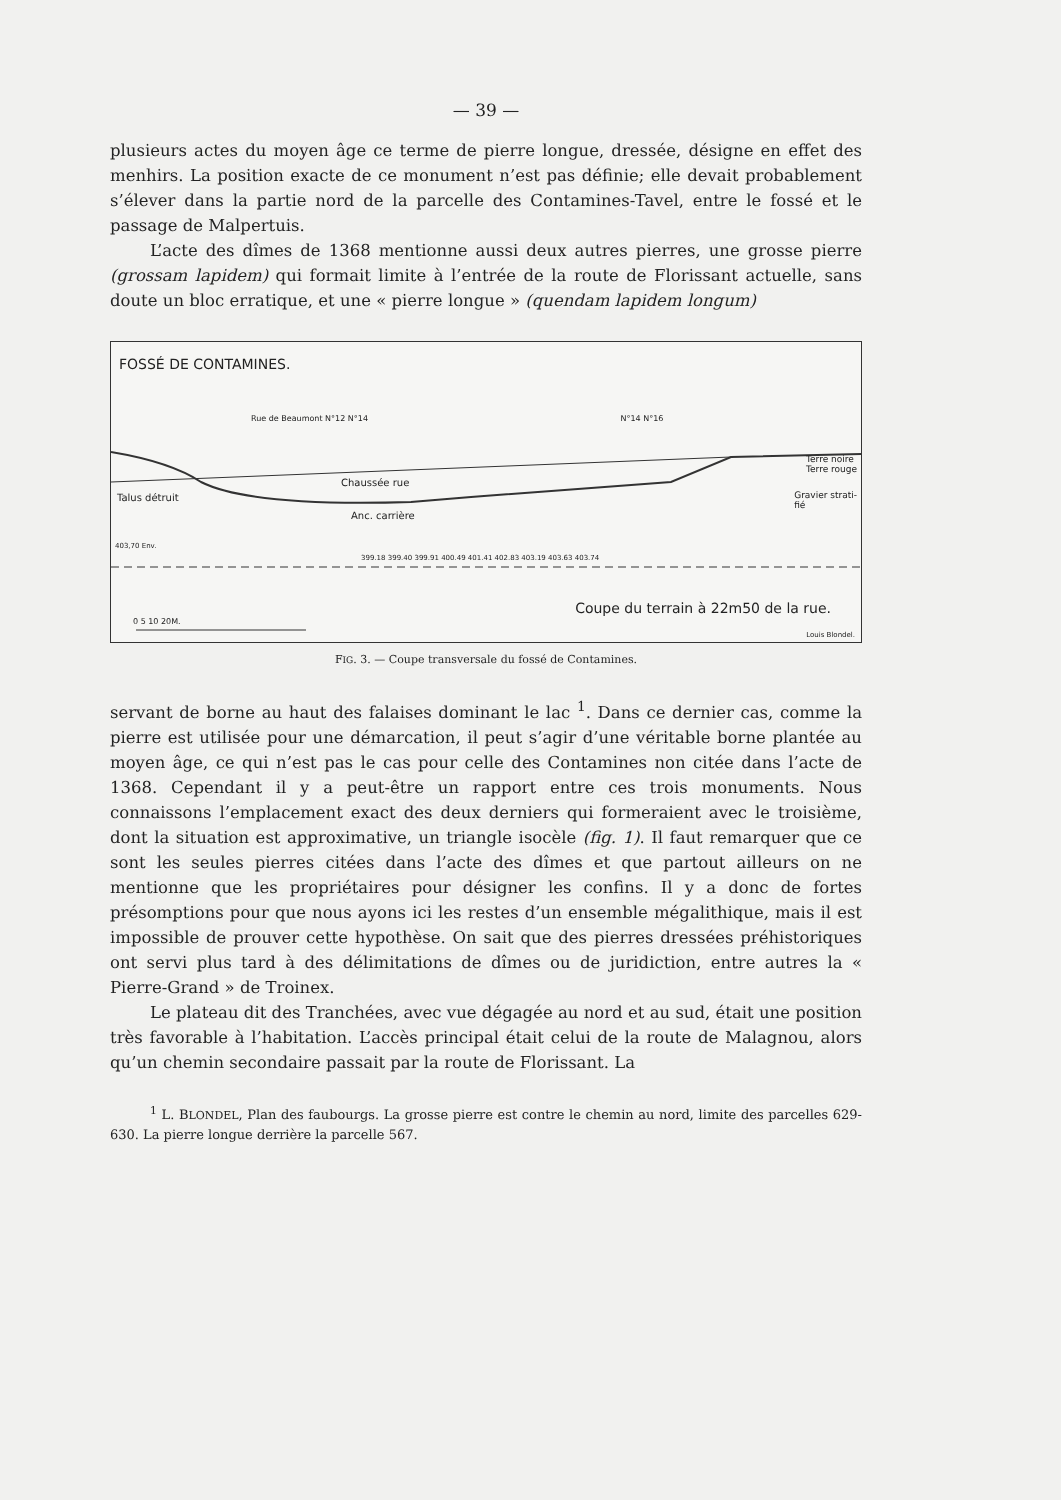— 39 —
plusieurs actes du moyen âge ce terme de pierre longue, dressée, désigne en effet des menhirs. La position exacte de ce monument n’est pas définie; elle devait probablement s’élever dans la partie nord de la parcelle des Contamines-Tavel, entre le fossé et le passage de Malpertuis.
L’acte des dîmes de 1368 mentionne aussi deux autres pierres, une grosse pierre (grossam lapidem) qui formait limite à l’entrée de la route de Florissant actuelle, sans doute un bloc erratique, et une « pierre longue » (quendam lapidem longum)
FOSSÉ DE CONTAMINES.
Rue de Beaumont N°12 N°14 N°14 N°16
Talus détruit
Chaussée rue
Anc. carrière
Terre noire
Terre rouge
Gravier strati-
fié
403,70 Env.
399.18 399.40 399.91 400.49 401.41 402.83 403.19 403.63 403.74
Coupe du terrain à 22m50 de la rue.
0 5 10 20M.
Louis Blondel.
FIG. 3. — Coupe transversale du fossé de Contamines.
servant de borne au haut des falaises dominant le lac <sup>1</sup>. Dans ce dernier cas, comme la pierre est utilisée pour une démarcation, il peut s’agir d’une véritable borne plantée au moyen âge, ce qui n’est pas le cas pour celle des Contamines non citée dans l’acte de 1368. Cependant il y a peut-être un rapport entre ces trois monuments. Nous connaissons l’emplacement exact des deux derniers qui formeraient avec le troisième, dont la situation est approximative, un triangle isocèle (fig. 1). Il faut remarquer que ce sont les seules pierres citées dans l’acte des dîmes et que partout ailleurs on ne mentionne que les propriétaires pour désigner les confins. Il y a donc de fortes présomptions pour que nous ayons ici les restes d’un ensemble mégalithique, mais il est impossible de prouver cette hypothèse. On sait que des pierres dressées préhistoriques ont servi plus tard à des délimitations de dîmes ou de juridiction, entre autres la « Pierre-Grand » de Troinex.
Le plateau dit des Tranchées, avec vue dégagée au nord et au sud, était une position très favorable à l’habitation. L’accès principal était celui de la route de Malagnou, alors qu’un chemin secondaire passait par la route de Florissant. La
<sup>1</sup> L. BLONDEL, Plan des faubourgs. La grosse pierre est contre le chemin au nord, limite des parcelles 629-630. La pierre longue derrière la parcelle 567.